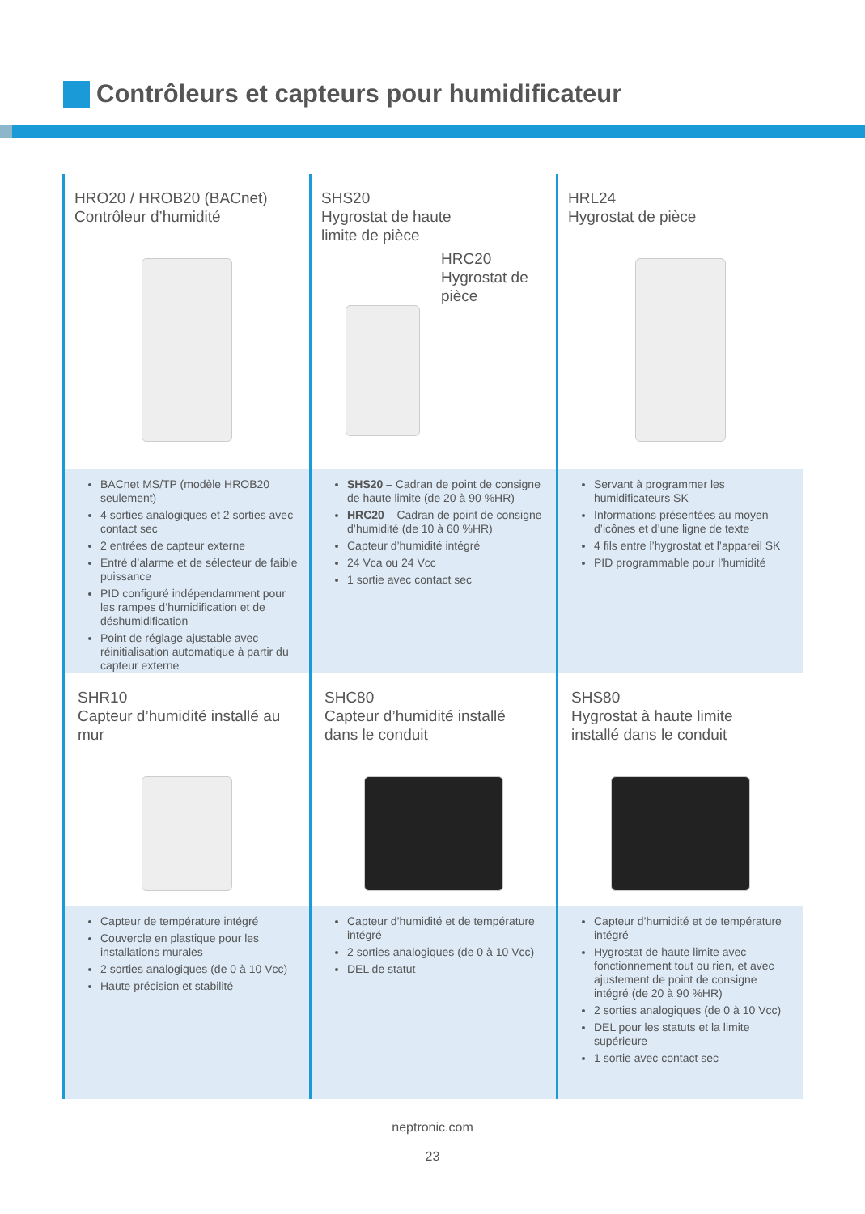Contrôleurs et capteurs pour humidificateur
HRO20 / HROB20 (BACnet)
Contrôleur d’humidité
SHS20
Hygrostat de haute
limite de pièce
HRC20
Hygrostat de
pièce
HRL24
Hygrostat de pièce
BACnet MS/TP (modèle HROB20 seulement)
4 sorties analogiques et 2 sorties avec contact sec
2 entrées de capteur externe
Entré d’alarme et de sélecteur de faible puissance
PID configuré indépendamment pour les rampes d’humidification et de déshumidification
Point de réglage ajustable avec réinitialisation automatique à partir du capteur externe
SHS20 – Cadran de point de consigne de haute limite (de 20 à 90 %HR)
HRC20 – Cadran de point de consigne d’humidité (de 10 à 60 %HR)
Capteur d’humidité intégré
24 Vca ou 24 Vcc
1 sortie avec contact sec
Servant à programmer les humidificateurs SK
Informations présentées au moyen d’icônes et d’une ligne de texte
4 fils entre l’hygrostat et l’appareil SK
PID programmable pour l’humidité
SHR10
Capteur d’humidité installé au
mur
SHC80
Capteur d’humidité installé
dans le conduit
SHS80
Hygrostat à haute limite
installé dans le conduit
Capteur de température intégré
Couvercle en plastique pour les installations murales
2 sorties analogiques (de 0 à 10 Vcc)
Haute précision et stabilité
Capteur d’humidité et de température intégré
2 sorties analogiques (de 0 à 10 Vcc)
DEL de statut
Capteur d’humidité et de température intégré
Hygrostat de haute limite avec fonctionnement tout ou rien, et avec ajustement de point de consigne intégré (de 20 à 90 %HR)
2 sorties analogiques (de 0 à 10 Vcc)
DEL pour les statuts et la limite supérieure
1 sortie avec contact sec
neptronic.com
23